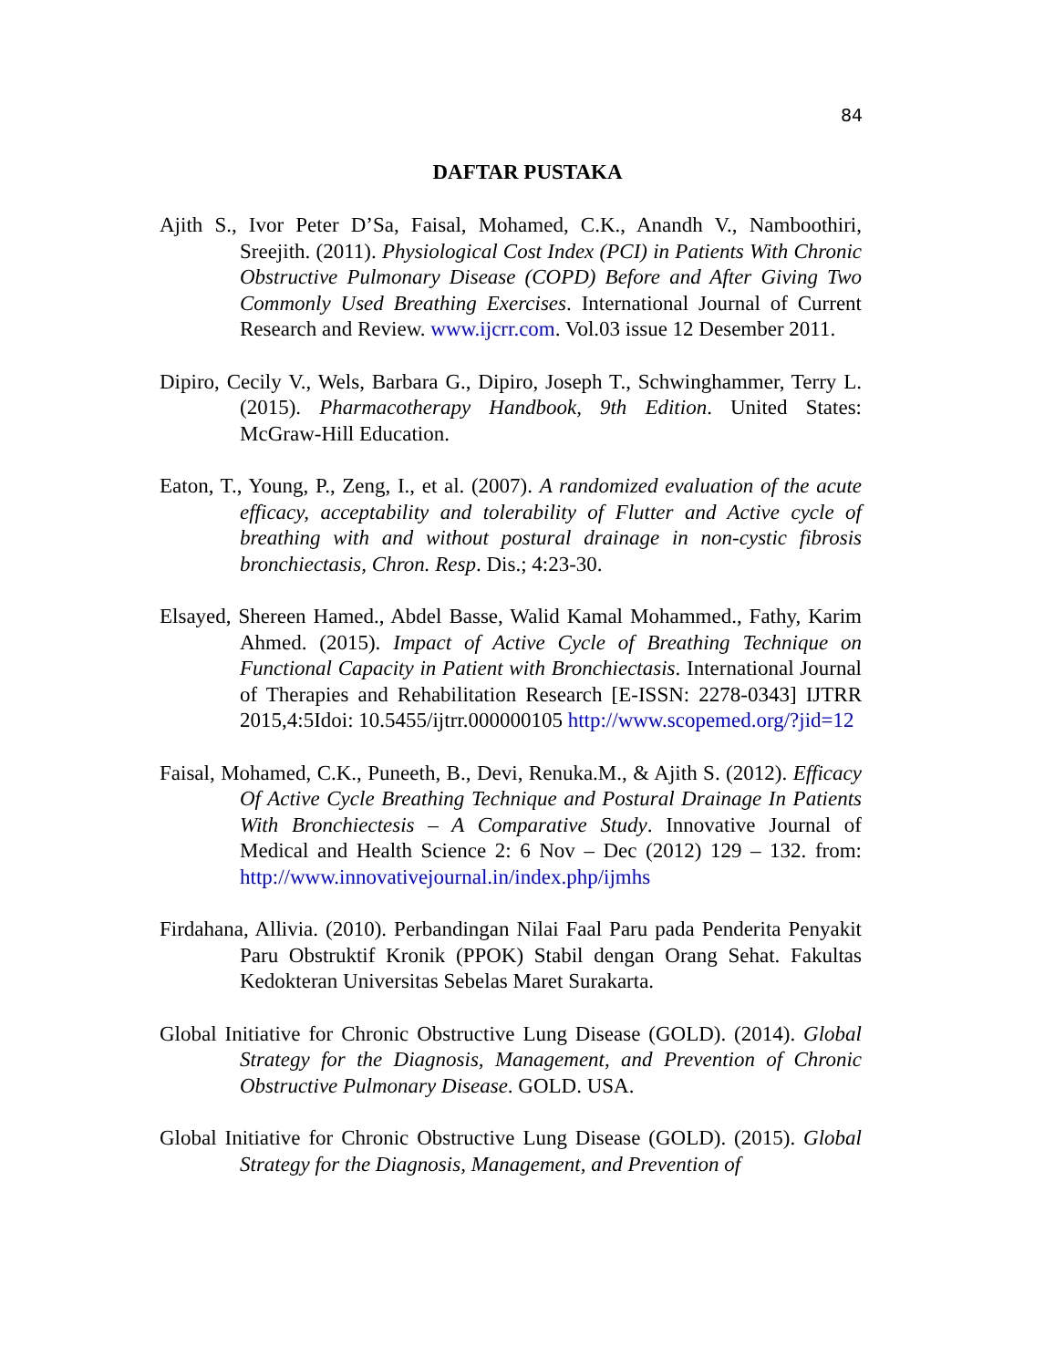84
DAFTAR PUSTAKA
Ajith S., Ivor Peter D’Sa, Faisal, Mohamed, C.K., Anandh V., Namboothiri, Sreejith. (2011). Physiological Cost Index (PCI) in Patients With Chronic Obstructive Pulmonary Disease (COPD) Before and After Giving Two Commonly Used Breathing Exercises. International Journal of Current Research and Review. www.ijcrr.com. Vol.03 issue 12 Desember 2011.
Dipiro, Cecily V., Wels, Barbara G., Dipiro, Joseph T., Schwinghammer, Terry L. (2015). Pharmacotherapy Handbook, 9th Edition. United States: McGraw-Hill Education.
Eaton, T., Young, P., Zeng, I., et al. (2007). A randomized evaluation of the acute efficacy, acceptability and tolerability of Flutter and Active cycle of breathing with and without postural drainage in non-cystic fibrosis bronchiectasis, Chron. Resp. Dis.; 4:23-30.
Elsayed, Shereen Hamed., Abdel Basse, Walid Kamal Mohammed., Fathy, Karim Ahmed. (2015). Impact of Active Cycle of Breathing Technique on Functional Capacity in Patient with Bronchiectasis. International Journal of Therapies and Rehabilitation Research [E-ISSN: 2278-0343] IJTRR 2015,4:5Idoi: 10.5455/ijtrr.000000105 http://www.scopemed.org/?jid=12
Faisal, Mohamed, C.K., Puneeth, B., Devi, Renuka.M., & Ajith S. (2012). Efficacy Of Active Cycle Breathing Technique and Postural Drainage In Patients With Bronchiectesis – A Comparative Study. Innovative Journal of Medical and Health Science 2: 6 Nov – Dec (2012) 129 – 132. from: http://www.innovativejournal.in/index.php/ijmhs
Firdahana, Allivia. (2010). Perbandingan Nilai Faal Paru pada Penderita Penyakit Paru Obstruktif Kronik (PPOK) Stabil dengan Orang Sehat. Fakultas Kedokteran Universitas Sebelas Maret Surakarta.
Global Initiative for Chronic Obstructive Lung Disease (GOLD). (2014). Global Strategy for the Diagnosis, Management, and Prevention of Chronic Obstructive Pulmonary Disease. GOLD. USA.
Global Initiative for Chronic Obstructive Lung Disease (GOLD). (2015). Global Strategy for the Diagnosis, Management, and Prevention of